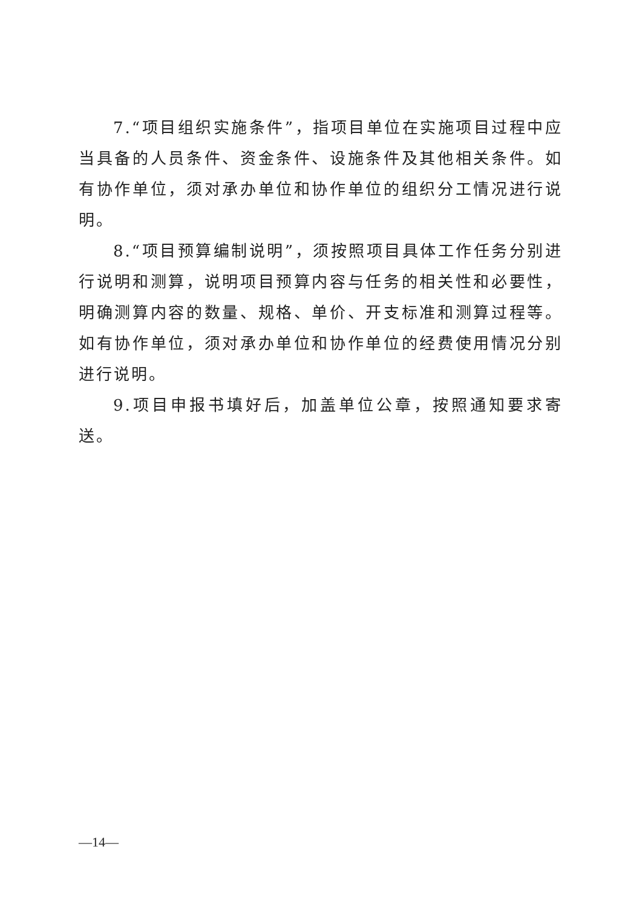7.“项目组织实施条件”，指项目单位在实施项目过程中应当具备的人员条件、资金条件、设施条件及其他相关条件。如有协作单位，须对承办单位和协作单位的组织分工情况进行说明。
8.“项目预算编制说明”，须按照项目具体工作任务分别进行说明和测算，说明项目预算内容与任务的相关性和必要性，明确测算内容的数量、规格、单价、开支标准和测算过程等。如有协作单位，须对承办单位和协作单位的经费使用情况分别进行说明。
9.项目申报书填好后，加盖单位公章，按照通知要求寄送。
—14—